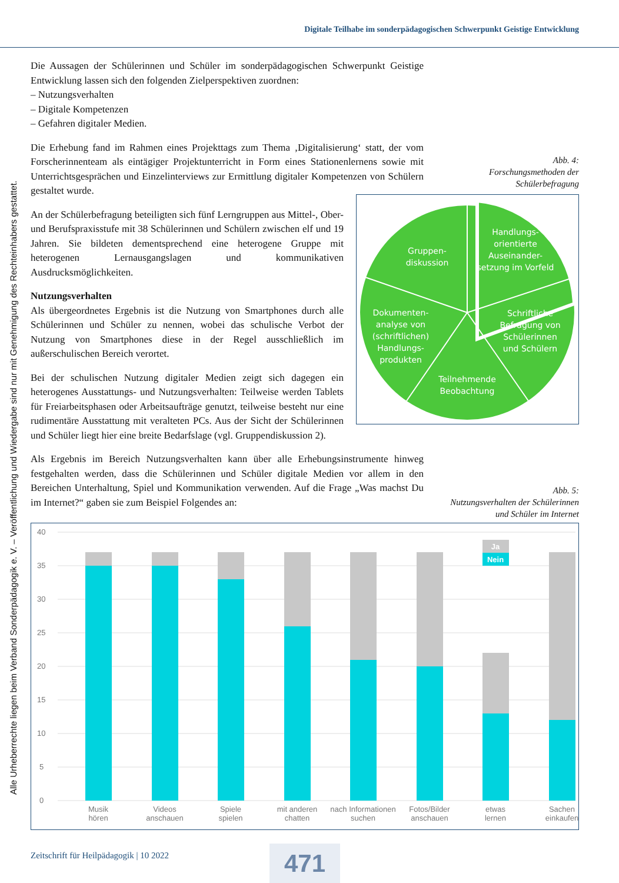Digitale Teilhabe im sonderpädagogischen Schwerpunkt Geistige Entwicklung
Alle Urheberrechte liegen beim Verband Sonderpädagogik e. V. – Veröffentlichung und Wiedergabe sind nur mit Genehmigung des Rechteinhabers gestattet.
Die Aussagen der Schülerinnen und Schüler im sonderpädagogischen Schwerpunkt Geistige Entwicklung lassen sich den folgenden Zielperspektiven zuordnen:
– Nutzungsverhalten
– Digitale Kompetenzen
– Gefahren digitaler Medien.
Die Erhebung fand im Rahmen eines Projekttags zum Thema ‚Digitalisierung‘ statt, der vom Forscherinnenteam als eintägiger Projektunterricht in Form eines Stationenlernens sowie mit Unterrichtsgesprächen und Einzelinterviews zur Ermittlung digitaler Kompetenzen von Schülern gestaltet wurde.
An der Schülerbefragung beteiligten sich fünf Lerngruppen aus Mittel-, Ober- und Berufspraxisstufe mit 38 Schülerinnen und Schülern zwischen elf und 19 Jahren. Sie bildeten dementsprechend eine heterogene Gruppe mit heterogenen Lernausgangslagen und kommunikativen Ausdrucksmöglichkeiten.
Nutzungsverhalten
Als übergeordnetes Ergebnis ist die Nutzung von Smartphones durch alle Schülerinnen und Schüler zu nennen, wobei das schulische Verbot der Nutzung von Smartphones diese in der Regel ausschließlich im außerschulischen Bereich verortet.
Bei der schulischen Nutzung digitaler Medien zeigt sich dagegen ein heterogenes Ausstattungs- und Nutzungsverhalten: Teilweise werden Tablets für Freiarbeitsphasen oder Arbeitsaufträge genutzt, teilweise besteht nur eine rudimentäre Ausstattung mit veralteten PCs. Aus der Sicht der Schülerinnen und Schüler liegt hier eine breite Bedarfslage (vgl. Gruppendiskussion 2).
Als Ergebnis im Bereich Nutzungsverhalten kann über alle Erhebungsinstrumente hinweg festgehalten werden, dass die Schülerinnen und Schüler digitale Medien vor allem in den Bereichen Unterhaltung, Spiel und Kommunikation verwenden. Auf die Frage „Was machst Du im Internet?“ gaben sie zum Beispiel Folgendes an:
Abb. 4:
Forschungsmethoden der
Schülerbefragung
Gruppen-
diskussion
Handlungs-
orientierte
Auseinander-
setzung im Vorfeld
Schriftliche
Befragung von
Schülerinnen
und Schülern
Dokumenten-
analyse von
(schriftlichen)
Handlungs-
produkten
Teilnehmende
Beobachtung
Abb. 5:
Nutzungsverhalten der Schülerinnen
und Schüler im Internet
40
35
30
25
20
15
10
5
0
Ja
Nein
Musik
hören
Videos
anschauen
Spiele
spielen
mit anderen
chatten
nach Informationen
suchen
Fotos/Bilder
anschauen
etwas
lernen
Sachen
einkaufen
Zeitschrift für Heilpädagogik | 10 2022
471